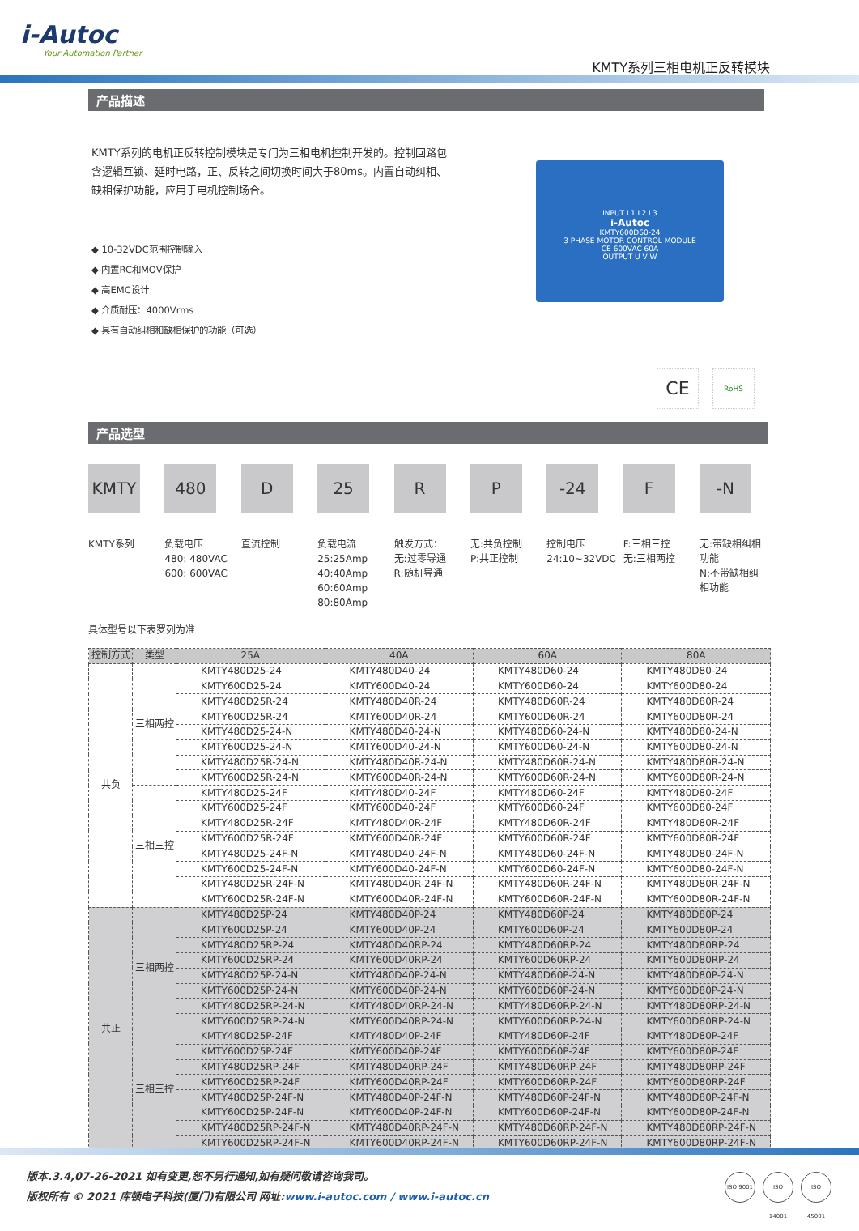i-Autoc
Your Automation Partner
KMTY系列三相电机正反转模块
产品描述
KMTY系列的电机正反转控制模块是专门为三相电机控制开发的。控制回路包含逻辑互锁、延时电路，正、反转之间切换时间大于80ms。内置自动纠相、缺相保护功能，应用于电机控制场合。
INPUT L1 L2 L3
i-Autoc
KMTY600D60-24
3 PHASE MOTOR CONTROL MODULE
CE 600VAC 60A
OUTPUT U V W
◆ 10-32VDC范围控制输入
◆ 内置RC和MOV保护
◆ 高EMC设计
◆ 介质耐压：4000Vrms
◆ 具有自动纠相和缺相保护的功能（可选）
CE RoHS
产品选型
KMTY
KMTY系列
480
负载电压
480: 480VAC
600: 600VAC
D直流控制
25
负载电流
25:25Amp
40:40Amp
60:60Amp
80:80Amp
R触发方式：
无:过零导通
R:随机导通
P无:共负控制
P:共正控制
-24
控制电压
24:10~32VDC
F
F:三相三控
无:三相两控
-N
无:带缺相纠相功能
N:不带缺相纠相功能
具体型号以下表罗列为准
| 控制方式 | 类型 | 25A | 40A | 60A | 80A |
| --- | --- | --- | --- | --- | --- |
| 共负 | 三相两控 | KMTY480D25-24 | KMTY480D40-24 | KMTY480D60-24 | KMTY480D80-24 |
| | | KMTY600D25-24 | KMTY600D40-24 | KMTY600D60-24 | KMTY600D80-24 |
| | | KMTY480D25R-24 | KMTY480D40R-24 | KMTY480D60R-24 | KMTY480D80R-24 |
| | | KMTY600D25R-24 | KMTY600D40R-24 | KMTY600D60R-24 | KMTY600D80R-24 |
| | | KMTY480D25-24-N | KMTY480D40-24-N | KMTY480D60-24-N | KMTY480D80-24-N |
| | | KMTY600D25-24-N | KMTY600D40-24-N | KMTY600D60-24-N | KMTY600D80-24-N |
| | | KMTY480D25R-24-N | KMTY480D40R-24-N | KMTY480D60R-24-N | KMTY480D80R-24-N |
| | | KMTY600D25R-24-N | KMTY600D40R-24-N | KMTY600D60R-24-N | KMTY600D80R-24-N |
| | 三相三控 | KMTY480D25-24F | KMTY480D40-24F | KMTY480D60-24F | KMTY480D80-24F |
| | | KMTY600D25-24F | KMTY600D40-24F | KMTY600D60-24F | KMTY600D80-24F |
| | | KMTY480D25R-24F | KMTY480D40R-24F | KMTY480D60R-24F | KMTY480D80R-24F |
| | | KMTY600D25R-24F | KMTY600D40R-24F | KMTY600D60R-24F | KMTY600D80R-24F |
| | | KMTY480D25-24F-N | KMTY480D40-24F-N | KMTY480D60-24F-N | KMTY480D80-24F-N |
| | | KMTY600D25-24F-N | KMTY600D40-24F-N | KMTY600D60-24F-N | KMTY600D80-24F-N |
| | | KMTY480D25R-24F-N | KMTY480D40R-24F-N | KMTY480D60R-24F-N | KMTY480D80R-24F-N |
| | | KMTY600D25R-24F-N | KMTY600D40R-24F-N | KMTY600D60R-24F-N | KMTY600D80R-24F-N |
| 共正 | 三相两控 | KMTY480D25P-24 | KMTY480D40P-24 | KMTY480D60P-24 | KMTY480D80P-24 |
| | | KMTY600D25P-24 | KMTY600D40P-24 | KMTY600D60P-24 | KMTY600D80P-24 |
| | | KMTY480D25RP-24 | KMTY480D40RP-24 | KMTY480D60RP-24 | KMTY480D80RP-24 |
| | | KMTY600D25RP-24 | KMTY600D40RP-24 | KMTY600D60RP-24 | KMTY600D80RP-24 |
| | | KMTY480D25P-24-N | KMTY480D40P-24-N | KMTY480D60P-24-N | KMTY480D80P-24-N |
| | | KMTY600D25P-24-N | KMTY600D40P-24-N | KMTY600D60P-24-N | KMTY600D80P-24-N |
| | | KMTY480D25RP-24-N | KMTY480D40RP-24-N | KMTY480D60RP-24-N | KMTY480D80RP-24-N |
| | | KMTY600D25RP-24-N | KMTY600D40RP-24-N | KMTY600D60RP-24-N | KMTY600D80RP-24-N |
| | 三相三控 | KMTY480D25P-24F | KMTY480D40P-24F | KMTY480D60P-24F | KMTY480D80P-24F |
| | | KMTY600D25P-24F | KMTY600D40P-24F | KMTY600D60P-24F | KMTY600D80P-24F |
| | | KMTY480D25RP-24F | KMTY480D40RP-24F | KMTY480D60RP-24F | KMTY480D80RP-24F |
| | | KMTY600D25RP-24F | KMTY600D40RP-24F | KMTY600D60RP-24F | KMTY600D80RP-24F |
| | | KMTY480D25P-24F-N | KMTY480D40P-24F-N | KMTY480D60P-24F-N | KMTY480D80P-24F-N |
| | | KMTY600D25P-24F-N | KMTY600D40P-24F-N | KMTY600D60P-24F-N | KMTY600D80P-24F-N |
| | | KMTY480D25RP-24F-N | KMTY480D40RP-24F-N | KMTY480D60RP-24F-N | KMTY480D80RP-24F-N |
| | | KMTY600D25RP-24F-N | KMTY600D40RP-24F-N | KMTY600D60RP-24F-N | KMTY600D80RP-24F-N |
版本.3.4,07-26-2021 如有变更,恕不另行通知,如有疑问敬请咨询我司。
版权所有 © 2021 库顿电子科技(厦门)有限公司 网址:www.i-autoc.com / www.i-autoc.cn
ISO 9001
ISO 14001
ISO 45001